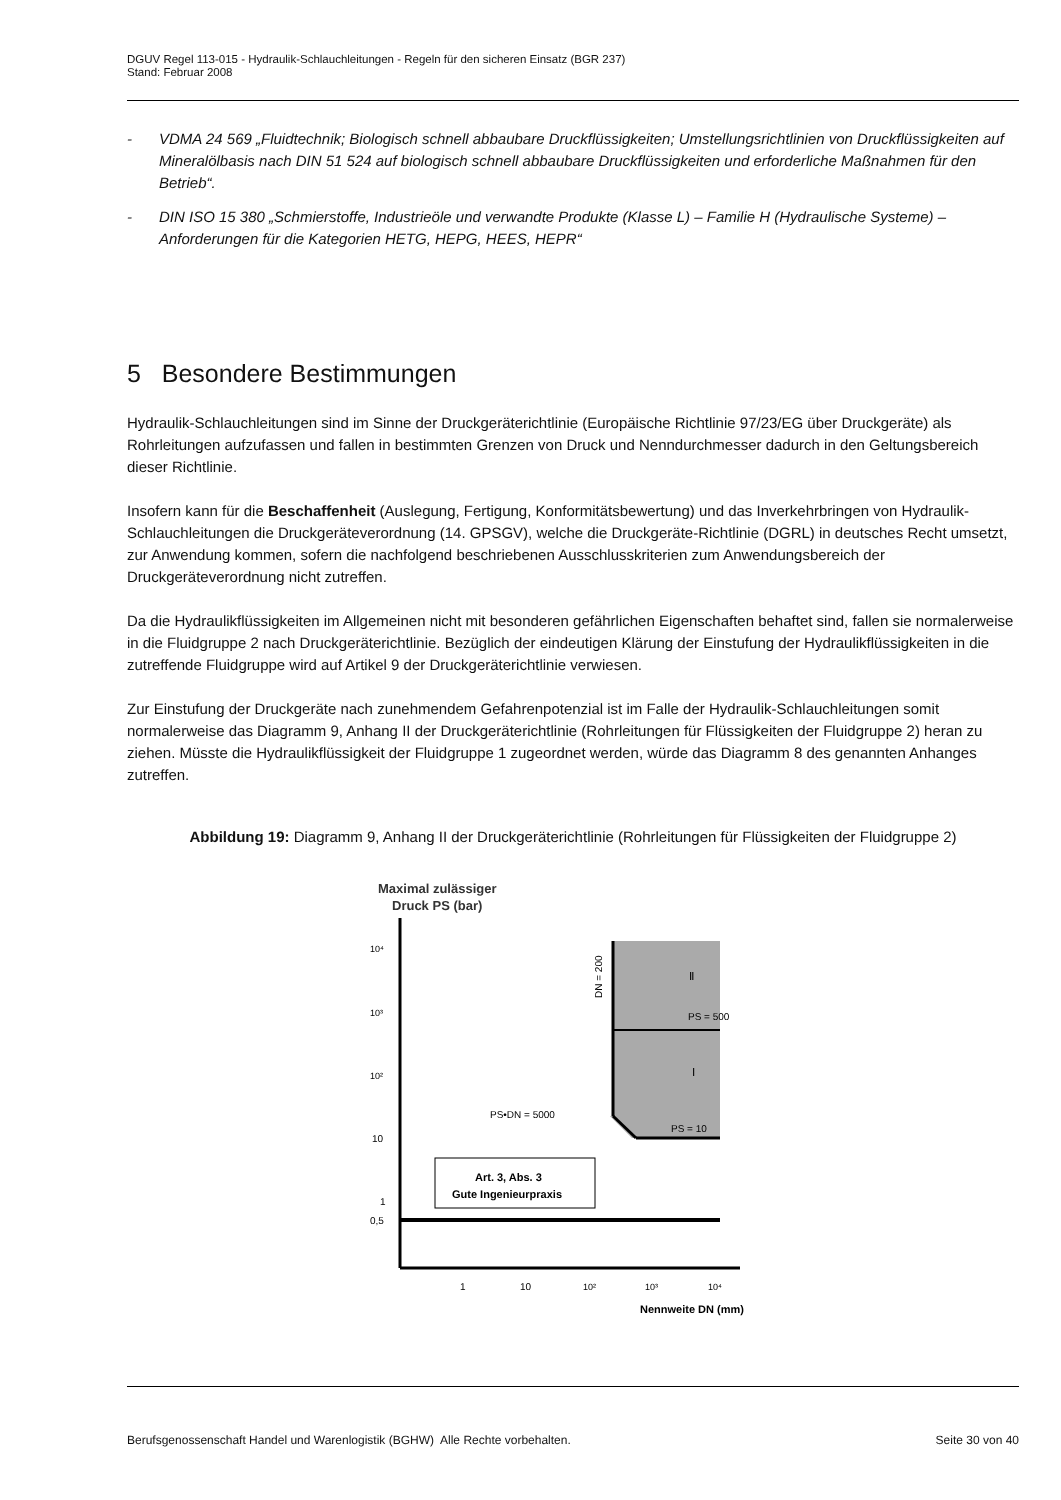DGUV Regel 113-015 - Hydraulik-Schlauchleitungen - Regeln für den sicheren Einsatz (BGR 237)
Stand: Februar 2008
- VDMA 24 569 „Fluidtechnik; Biologisch schnell abbaubare Druckflüssigkeiten; Umstellungsrichtlinien von Druckflüssigkeiten auf Mineralölbasis nach DIN 51 524 auf biologisch schnell abbaubare Druckflüssigkeiten und erforderliche Maßnahmen für den Betrieb“.
- DIN ISO 15 380 „Schmierstoffe, Industrieöle und verwandte Produkte (Klasse L) – Familie H (Hydraulische Systeme) – Anforderungen für die Kategorien HETG, HEPG, HEES, HEPR“
5 Besondere Bestimmungen
Hydraulik-Schlauchleitungen sind im Sinne der Druckgeräterichtlinie (Europäische Richtlinie 97/23/EG über Druckgeräte) als Rohrleitungen aufzufassen und fallen in bestimmten Grenzen von Druck und Nenndurchmesser dadurch in den Geltungsbereich dieser Richtlinie.
Insofern kann für die Beschaffenheit (Auslegung, Fertigung, Konformitätsbewertung) und das Inverkehrbringen von Hydraulik-Schlauchleitungen die Druckgeräteverordnung (14. GPSGV), welche die Druckgeräte-Richtlinie (DGRL) in deutsches Recht umsetzt, zur Anwendung kommen, sofern die nachfolgend beschriebenen Ausschlusskriterien zum Anwendungsbereich der Druckgeräteverordnung nicht zutreffen.
Da die Hydraulikflüssigkeiten im Allgemeinen nicht mit besonderen gefährlichen Eigenschaften behaftet sind, fallen sie normalerweise in die Fluidgruppe 2 nach Druckgeräterichtlinie. Bezüglich der eindeutigen Klärung der Einstufung der Hydraulikflüssigkeiten in die zutreffende Fluidgruppe wird auf Artikel 9 der Druckgeräterichtlinie verwiesen.
Zur Einstufung der Druckgeräte nach zunehmendem Gefahrenpotenzial ist im Falle der Hydraulik-Schlauchleitungen somit normalerweise das Diagramm 9, Anhang II der Druckgeräterichtlinie (Rohrleitungen für Flüssigkeiten der Fluidgruppe 2) heran zu ziehen. Müsste die Hydraulikflüssigkeit der Fluidgruppe 1 zugeordnet werden, würde das Diagramm 8 des genannten Anhanges zutreffen.
Abbildung 19: Diagramm 9, Anhang II der Druckgeräterichtlinie (Rohrleitungen für Flüssigkeiten der Fluidgruppe 2)
Maximal zulässiger
Druck PS (bar)
10⁴
10³
10²
10
1
0,5
PS = 500
PS = 10
PS•DN = 5000
Ⅱ
Ⅰ
DN = 200
Art. 3, Abs. 3
Gute Ingenieurpraxis
1
10
10²
10³
10⁴
Nennweite DN (mm)
Berufsgenossenschaft Handel und Warenlogistik (BGHW) Alle Rechte vorbehalten. Seite 30 von 40